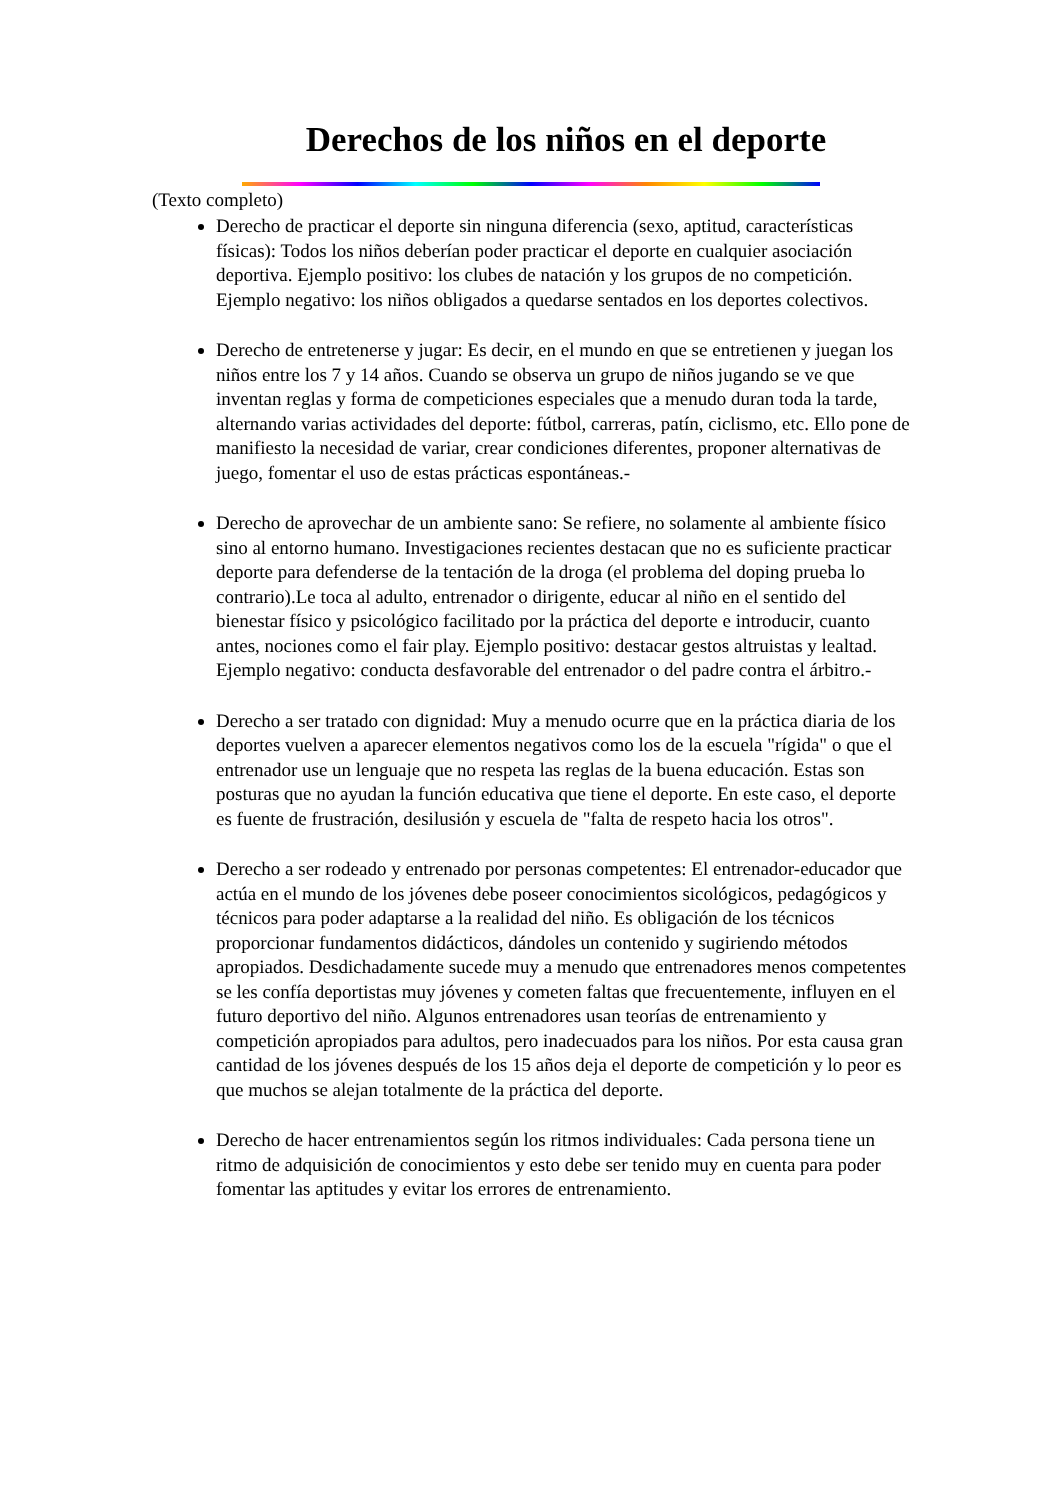Derechos de los niños en el deporte
(Texto completo)
Derecho de practicar el deporte sin ninguna diferencia (sexo, aptitud, características físicas): Todos los niños deberían poder practicar el deporte en cualquier asociación deportiva. Ejemplo positivo: los clubes de natación y los grupos de no competición. Ejemplo negativo: los niños obligados a quedarse sentados en los deportes colectivos.
Derecho de entretenerse y jugar: Es decir, en el mundo en que se entretienen y juegan los niños entre los 7 y 14 años. Cuando se observa un grupo de niños jugando se ve que inventan reglas y forma de competiciones especiales que a menudo duran toda la tarde, alternando varias actividades del deporte: fútbol, carreras, patín, ciclismo, etc. Ello pone de manifiesto la necesidad de variar, crear condiciones diferentes, proponer alternativas de juego, fomentar el uso de estas prácticas espontáneas.-
Derecho de aprovechar de un ambiente sano: Se refiere, no solamente al ambiente físico sino al entorno humano. Investigaciones recientes destacan que no es suficiente practicar deporte para defenderse de la tentación de la droga (el problema del doping prueba lo contrario).Le toca al adulto, entrenador o dirigente, educar al niño en el sentido del bienestar físico y psicológico facilitado por la práctica del deporte e introducir, cuanto antes, nociones como el fair play. Ejemplo positivo: destacar gestos altruistas y lealtad. Ejemplo negativo: conducta desfavorable del entrenador o del padre contra el árbitro.-
Derecho a ser tratado con dignidad: Muy a menudo ocurre que en la práctica diaria de los deportes vuelven a aparecer elementos negativos como los de la escuela "rígida" o que el entrenador use un lenguaje que no respeta las reglas de la buena educación. Estas son posturas que no ayudan la función educativa que tiene el deporte. En este caso, el deporte es fuente de frustración, desilusión y escuela de "falta de respeto hacia los otros".
Derecho a ser rodeado y entrenado por personas competentes: El entrenador-educador que actúa en el mundo de los jóvenes debe poseer conocimientos sicológicos, pedagógicos y técnicos para poder adaptarse a la realidad del niño. Es obligación de los técnicos proporcionar fundamentos didácticos, dándoles un contenido y sugiriendo métodos apropiados. Desdichadamente sucede muy a menudo que entrenadores menos competentes se les confía deportistas muy jóvenes y cometen faltas que frecuentemente, influyen en el futuro deportivo del niño. Algunos entrenadores usan teorías de entrenamiento y competición apropiados para adultos, pero inadecuados para los niños. Por esta causa gran cantidad de los jóvenes después de los 15 años deja el deporte de competición y lo peor es que muchos se alejan totalmente de la práctica del deporte.
Derecho de hacer entrenamientos según los ritmos individuales: Cada persona tiene un ritmo de adquisición de conocimientos y esto debe ser tenido muy en cuenta para poder fomentar las aptitudes y evitar los errores de entrenamiento.